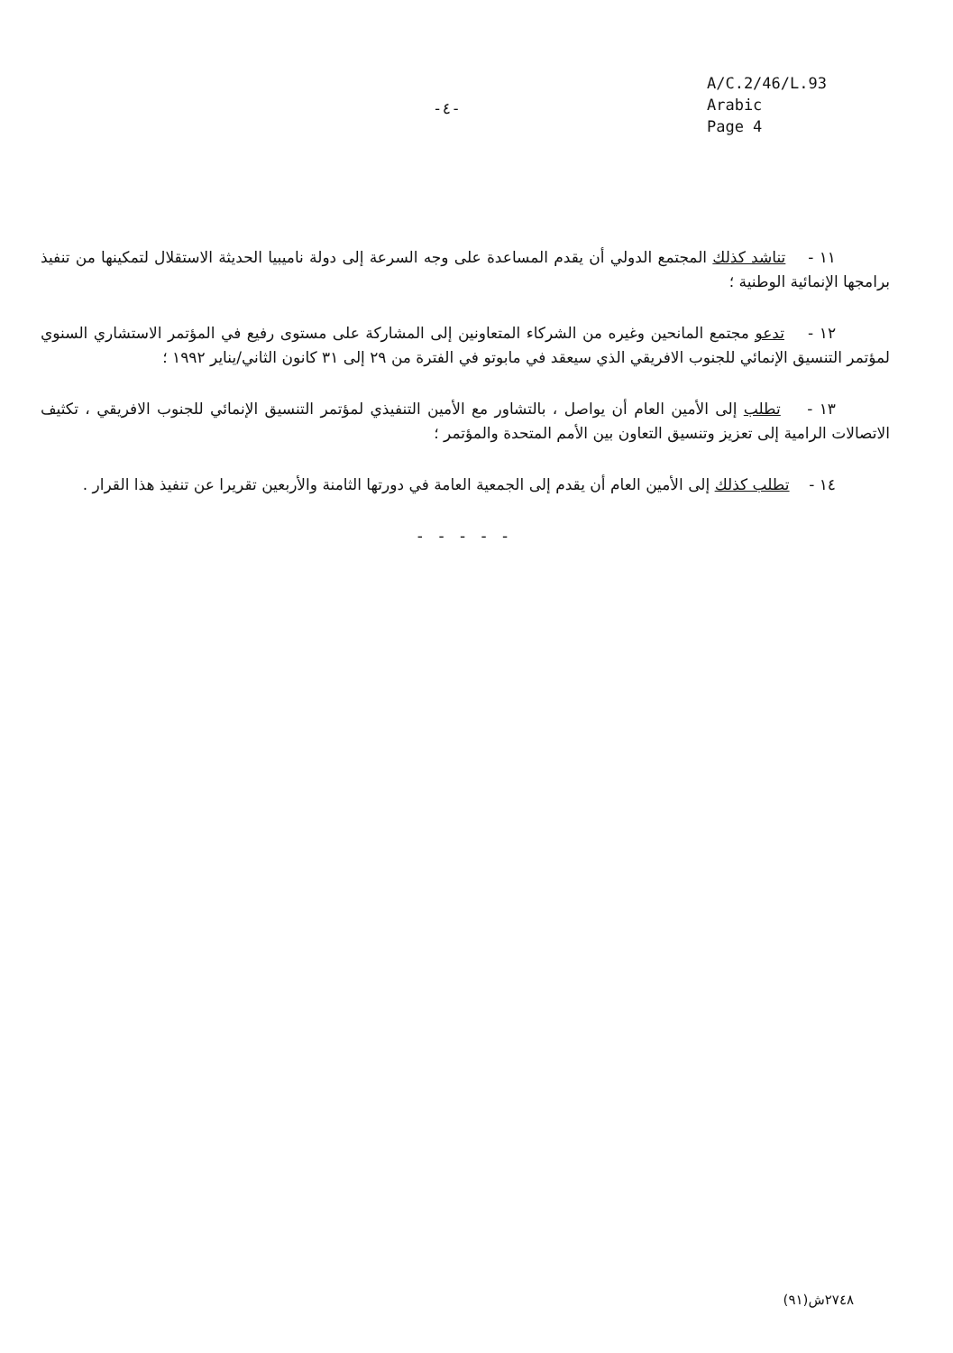-٤-
A/C.2/46/L.93
Arabic
Page 4
١١ - تناشد كذلك المجتمع الدولي أن يقدم المساعدة على وجه السرعة إلى دولة ناميبيا الحديثة الاستقلال لتمكينها من تنفيذ برامجها الإنمائية الوطنية ؛
١٢ - تدعو مجتمع المانحين وغيره من الشركاء المتعاونين إلى المشاركة على مستوى رفيع في المؤتمر الاستشاري السنوي لمؤتمر التنسيق الإنمائي للجنوب الافريقي الذي سيعقد في مابوتو في الفترة من ٢٩ إلى ٣١ كانون الثاني/يناير ١٩٩٢ ؛
١٣ - تطلب إلى الأمين العام أن يواصل ، بالتشاور مع الأمين التنفيذي لمؤتمر التنسيق الإنمائي للجنوب الافريقي ، تكثيف الاتصالات الرامية إلى تعزيز وتنسيق التعاون بين الأمم المتحدة والمؤتمر ؛
١٤ - تطلب كذلك إلى الأمين العام أن يقدم إلى الجمعية العامة في دورتها الثامنة والأربعين تقريرا عن تنفيذ هذا القرار .
- - - - -
٢٧٤٨ش(٩١)